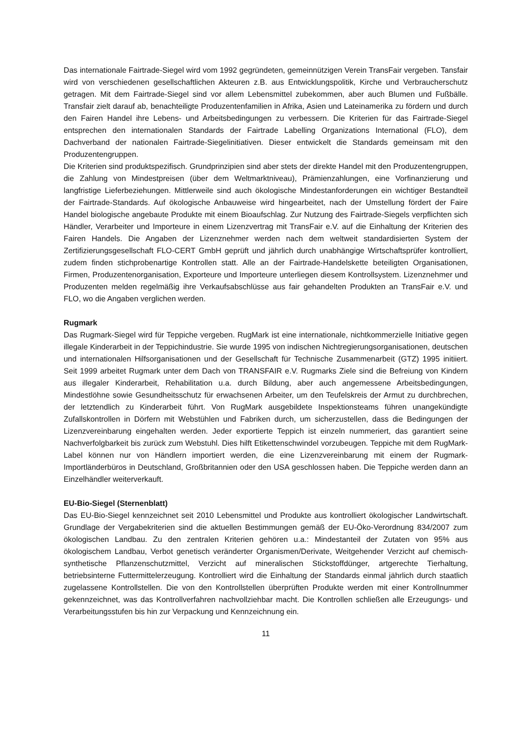Das internationale Fairtrade-Siegel wird vom 1992 gegründeten, gemeinnützigen Verein TransFair vergeben. Tansfair wird von verschiedenen gesellschaftlichen Akteuren z.B. aus Entwicklungspolitik, Kirche und Verbraucherschutz getragen. Mit dem Fairtrade-Siegel sind vor allem Lebensmittel zubekommen, aber auch Blumen und Fußbälle. Transfair zielt darauf ab, benachteiligte Produzentenfamilien in Afrika, Asien und Lateinamerika zu fördern und durch den Fairen Handel ihre Lebens- und Arbeitsbedingungen zu verbessern. Die Kriterien für das Fairtrade-Siegel entsprechen den internationalen Standards der Fairtrade Labelling Organizations International (FLO), dem Dachverband der nationalen Fairtrade-Siegelinitiativen. Dieser entwickelt die Standards gemeinsam mit den Produzentengruppen.
Die Kriterien sind produktspezifisch. Grundprinzipien sind aber stets der direkte Handel mit den Produzentengruppen, die Zahlung von Mindestpreisen (über dem Weltmarktniveau), Prämienzahlungen, eine Vorfinanzierung und langfristige Lieferbeziehungen. Mittlerweile sind auch ökologische Mindestanforderungen ein wichtiger Bestandteil der Fairtrade-Standards. Auf ökologische Anbauweise wird hingearbeitet, nach der Umstellung fördert der Faire Handel biologische angebaute Produkte mit einem Bioaufschlag. Zur Nutzung des Fairtrade-Siegels verpflichten sich Händler, Verarbeiter und Importeure in einem Lizenzvertrag mit TransFair e.V. auf die Einhaltung der Kriterien des Fairen Handels. Die Angaben der Lizenznehmer werden nach dem weltweit standardisierten System der Zertifizierungsgesellschaft FLO-CERT GmbH geprüft und jährlich durch unabhängige Wirtschaftsprüfer kontrolliert, zudem finden stichprobenartige Kontrollen statt. Alle an der Fairtrade-Handelskette beteiligten Organisationen, Firmen, Produzentenorganisation, Exporteure und Importeure unterliegen diesem Kontrollsystem. Lizenznehmer und Produzenten melden regelmäßig ihre Verkaufsabschlüsse aus fair gehandelten Produkten an TransFair e.V. und FLO, wo die Angaben verglichen werden.
Rugmark
Das Rugmark-Siegel wird für Teppiche vergeben. RugMark ist eine internationale, nichtkommerzielle Initiative gegen illegale Kinderarbeit in der Teppichindustrie. Sie wurde 1995 von indischen Nichtregierungsorganisationen, deutschen und internationalen Hilfsorganisationen und der Gesellschaft für Technische Zusammenarbeit (GTZ) 1995 initiiert. Seit 1999 arbeitet Rugmark unter dem Dach von TRANSFAIR e.V. Rugmarks Ziele sind die Befreiung von Kindern aus illegaler Kinderarbeit, Rehabilitation u.a. durch Bildung, aber auch angemessene Arbeitsbedingungen, Mindestlöhne sowie Gesundheitsschutz für erwachsenen Arbeiter, um den Teufelskreis der Armut zu durchbrechen, der letztendlich zu Kinderarbeit führt. Von RugMark ausgebildete Inspektionsteams führen unangekündigte Zufallskontrollen in Dörfern mit Webstühlen und Fabriken durch, um sicherzustellen, dass die Bedingungen der Lizenzvereinbarung eingehalten werden. Jeder exportierte Teppich ist einzeln nummeriert, das garantiert seine Nachverfolgbarkeit bis zurück zum Webstuhl. Dies hilft Etikettenschwindel vorzubeugen. Teppiche mit dem RugMark-Label können nur von Händlern importiert werden, die eine Lizenzvereinbarung mit einem der Rugmark-Importländerbüros in Deutschland, Großbritannien oder den USA geschlossen haben. Die Teppiche werden dann an Einzelhändler weiterverkauft.
EU-Bio-Siegel (Sternenblatt)
Das EU-Bio-Siegel kennzeichnet seit 2010 Lebensmittel und Produkte aus kontrolliert ökologischer Landwirtschaft. Grundlage der Vergabekriterien sind die aktuellen Bestimmungen gemäß der EU-Öko-Verordnung 834/2007 zum ökologischen Landbau. Zu den zentralen Kriterien gehören u.a.: Mindestanteil der Zutaten von 95% aus ökologischem Landbau, Verbot genetisch veränderter Organismen/Derivate, Weitgehender Verzicht auf chemisch-synthetische Pflanzenschutzmittel, Verzicht auf mineralischen Stickstoffdünger, artgerechte Tierhaltung, betriebsinterne Futtermittelerzeugung. Kontrolliert wird die Einhaltung der Standards einmal jährlich durch staatlich zugelassene Kontrollstellen. Die von den Kontrollstellen überprüften Produkte werden mit einer Kontrollnummer gekennzeichnet, was das Kontrollverfahren nachvollziehbar macht. Die Kontrollen schließen alle Erzeugungs- und Verarbeitungsstufen bis hin zur Verpackung und Kennzeichnung ein.
11